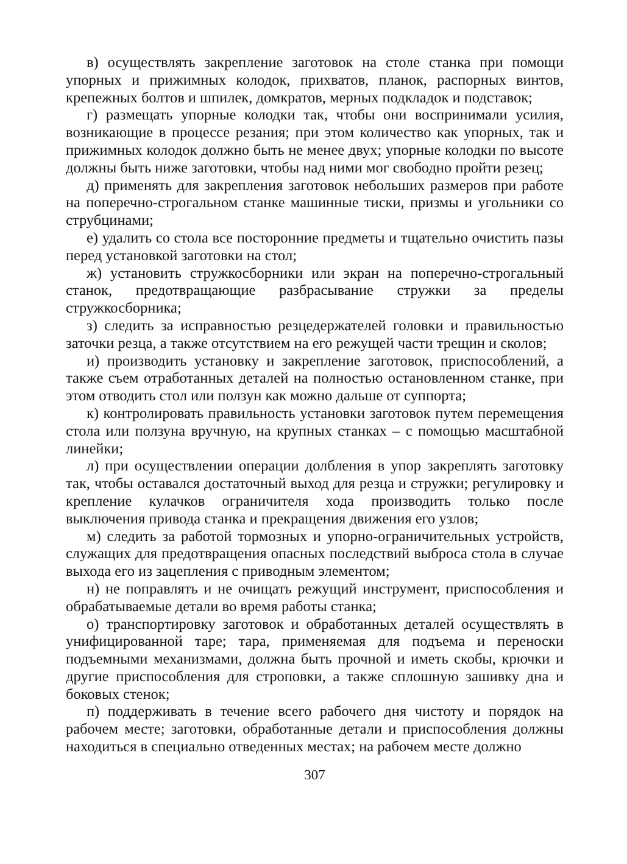в) осуществлять закрепление заготовок на столе станка при помощи упорных и прижимных колодок, прихватов, планок, распорных винтов, крепежных болтов и шпилек, домкратов, мерных подкладок и подставок;
г) размещать упорные колодки так, чтобы они воспринимали усилия, возникающие в процессе резания; при этом количество как упорных, так и прижимных колодок должно быть не менее двух; упорные колодки по высоте должны быть ниже заготовки, чтобы над ними мог свободно пройти резец;
д) применять для закрепления заготовок небольших размеров при работе на поперечно-строгальном станке машинные тиски, призмы и угольники со струбцинами;
е) удалить со стола все посторонние предметы и тщательно очистить пазы перед установкой заготовки на стол;
ж) установить стружкосборники или экран на поперечно-строгальный станок, предотвращающие разбрасывание стружки за пределы стружкосборника;
з) следить за исправностью резцедержателей головки и правильностью заточки резца, а также отсутствием на его режущей части трещин и сколов;
и) производить установку и закрепление заготовок, приспособлений, а также съем отработанных деталей на полностью остановленном станке, при этом отводить стол или ползун как можно дальше от суппорта;
к) контролировать правильность установки заготовок путем перемещения стола или ползуна вручную, на крупных станках – с помощью масштабной линейки;
л) при осуществлении операции долбления в упор закреплять заготовку так, чтобы оставался достаточный выход для резца и стружки; регулировку и крепление кулачков ограничителя хода производить только после выключения привода станка и прекращения движения его узлов;
м) следить за работой тормозных и упорно-ограничительных устройств, служащих для предотвращения опасных последствий выброса стола в случае выхода его из зацепления с приводным элементом;
н) не поправлять и не очищать режущий инструмент, приспособления и обрабатываемые детали во время работы станка;
о) транспортировку заготовок и обработанных деталей осуществлять в унифицированной таре; тара, применяемая для подъема и переноски подъемными механизмами, должна быть прочной и иметь скобы, крючки и другие приспособления для строповки, а также сплошную зашивку дна и боковых стенок;
п) поддерживать в течение всего рабочего дня чистоту и порядок на рабочем месте; заготовки, обработанные детали и приспособления должны находиться в специально отведенных местах; на рабочем месте должно
307